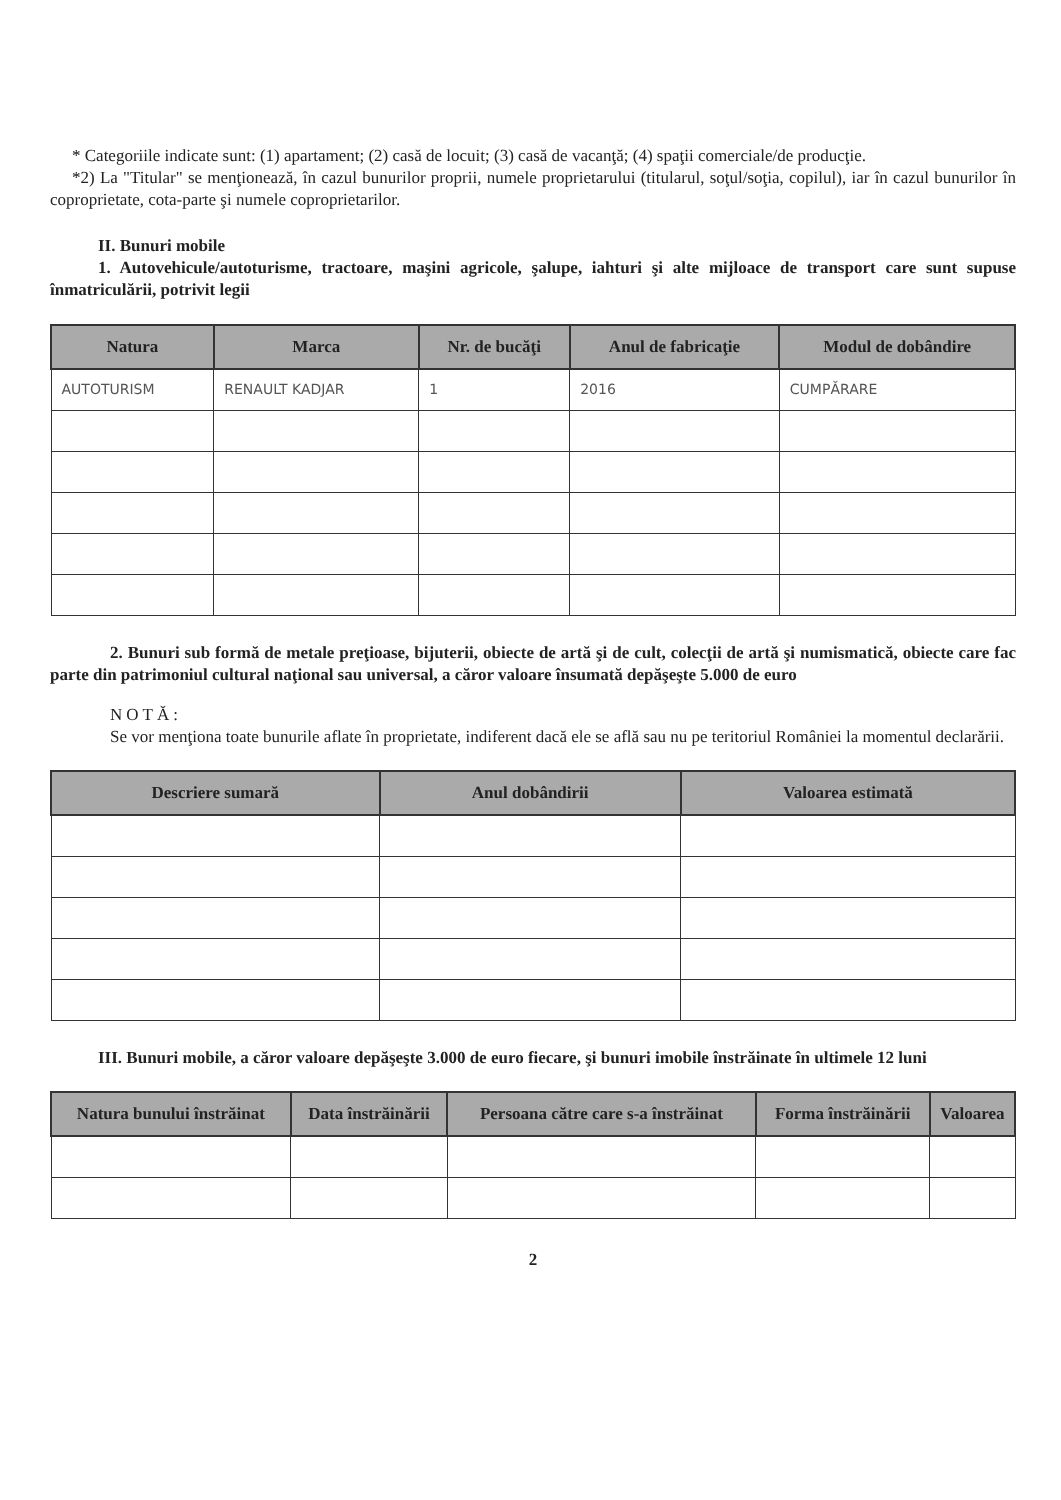* Categoriile indicate sunt: (1) apartament; (2) casă de locuit; (3) casă de vacanţă; (4) spaţii comerciale/de producţie.
*2) La "Titular" se menţionează, în cazul bunurilor proprii, numele proprietarului (titularul, soţul/soţia, copilul), iar în cazul bunurilor în coproprietate, cota-parte şi numele coproprietarilor.
II. Bunuri mobile
1. Autovehicule/autoturisme, tractoare, maşini agricole, şalupe, iahturi şi alte mijloace de transport care sunt supuse înmatriculării, potrivit legii
| Natura | Marca | Nr. de bucăţi | Anul de fabricaţie | Modul de dobândire |
| --- | --- | --- | --- | --- |
| AUTOTURISM | RENAULT KADJAR | 1 | 2016 | CUMPĂRARE |
2. Bunuri sub formă de metale preţioase, bijuterii, obiecte de artă şi de cult, colecţii de artă şi numismatică, obiecte care fac parte din patrimoniul cultural naţional sau universal, a căror valoare însumată depăşeşte 5.000 de euro
NOTĂ:
Se vor menţiona toate bunurile aflate în proprietate, indiferent dacă ele se află sau nu pe teritoriul României la momentul declarării.
| Descriere sumară | Anul dobândirii | Valoarea estimată |
| --- | --- | --- |
III. Bunuri mobile, a căror valoare depăşeşte 3.000 de euro fiecare, şi bunuri imobile înstrăinate în ultimele 12 luni
| Natura bunului înstrăinat | Data înstrăinării | Persoana către care s-a înstrăinat | Forma înstrăinării | Valoarea |
| --- | --- | --- | --- | --- |
2